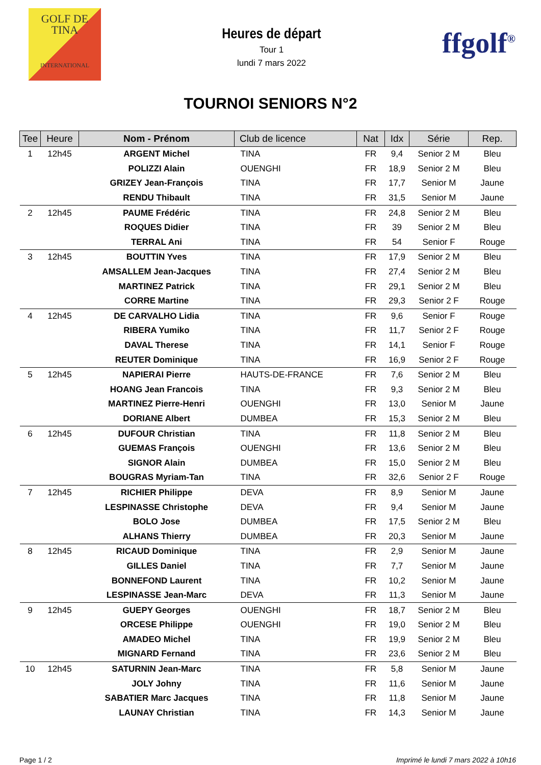GOLF DE
TINA
INTERNATIONAL
Heures de départ
Tour 1
lundi 7 mars 2022
ffgolf<sup>®</sup>
TOURNOI SENIORS N°2
| Tee | Heure | Nom - Prénom | Club de licence | Nat | Idx | Série | Rep. |
| --- | --- | --- | --- | --- | --- | --- | --- |
| 1 | 12h45 | ARGENT Michel | TINA | FR | 9,4 | Senior 2 M | Bleu |
| | | POLIZZI Alain | OUENGHI | FR | 18,9 | Senior 2 M | Bleu |
| | | GRIZEY Jean-François | TINA | FR | 17,7 | Senior M | Jaune |
| | | RENDU Thibault | TINA | FR | 31,5 | Senior M | Jaune |
| 2 | 12h45 | PAUME Frédéric | TINA | FR | 24,8 | Senior 2 M | Bleu |
| | | ROQUES Didier | TINA | FR | 39 | Senior 2 M | Bleu |
| | | TERRAL Ani | TINA | FR | 54 | Senior F | Rouge |
| 3 | 12h45 | BOUTTIN Yves | TINA | FR | 17,9 | Senior 2 M | Bleu |
| | | AMSALLEM Jean-Jacques | TINA | FR | 27,4 | Senior 2 M | Bleu |
| | | MARTINEZ Patrick | TINA | FR | 29,1 | Senior 2 M | Bleu |
| | | CORRE Martine | TINA | FR | 29,3 | Senior 2 F | Rouge |
| 4 | 12h45 | DE CARVALHO Lidia | TINA | FR | 9,6 | Senior F | Rouge |
| | | RIBERA Yumiko | TINA | FR | 11,7 | Senior 2 F | Rouge |
| | | DAVAL Therese | TINA | FR | 14,1 | Senior F | Rouge |
| | | REUTER Dominique | TINA | FR | 16,9 | Senior 2 F | Rouge |
| 5 | 12h45 | NAPIERAI Pierre | HAUTS-DE-FRANCE | FR | 7,6 | Senior 2 M | Bleu |
| | | HOANG Jean Francois | TINA | FR | 9,3 | Senior 2 M | Bleu |
| | | MARTINEZ Pierre-Henri | OUENGHI | FR | 13,0 | Senior M | Jaune |
| | | DORIANE Albert | DUMBEA | FR | 15,3 | Senior 2 M | Bleu |
| 6 | 12h45 | DUFOUR Christian | TINA | FR | 11,8 | Senior 2 M | Bleu |
| | | GUEMAS François | OUENGHI | FR | 13,6 | Senior 2 M | Bleu |
| | | SIGNOR Alain | DUMBEA | FR | 15,0 | Senior 2 M | Bleu |
| | | BOUGRAS Myriam-Tan | TINA | FR | 32,6 | Senior 2 F | Rouge |
| 7 | 12h45 | RICHIER Philippe | DEVA | FR | 8,9 | Senior M | Jaune |
| | | LESPINASSE Christophe | DEVA | FR | 9,4 | Senior M | Jaune |
| | | BOLO Jose | DUMBEA | FR | 17,5 | Senior 2 M | Bleu |
| | | ALHANS Thierry | DUMBEA | FR | 20,3 | Senior M | Jaune |
| 8 | 12h45 | RICAUD Dominique | TINA | FR | 2,9 | Senior M | Jaune |
| | | GILLES Daniel | TINA | FR | 7,7 | Senior M | Jaune |
| | | BONNEFOND Laurent | TINA | FR | 10,2 | Senior M | Jaune |
| | | LESPINASSE Jean-Marc | DEVA | FR | 11,3 | Senior M | Jaune |
| 9 | 12h45 | GUEPY Georges | OUENGHI | FR | 18,7 | Senior 2 M | Bleu |
| | | ORCESE Philippe | OUENGHI | FR | 19,0 | Senior 2 M | Bleu |
| | | AMADEO Michel | TINA | FR | 19,9 | Senior 2 M | Bleu |
| | | MIGNARD Fernand | TINA | FR | 23,6 | Senior 2 M | Bleu |
| 10 | 12h45 | SATURNIN Jean-Marc | TINA | FR | 5,8 | Senior M | Jaune |
| | | JOLY Johny | TINA | FR | 11,6 | Senior M | Jaune |
| | | SABATIER Marc Jacques | TINA | FR | 11,8 | Senior M | Jaune |
| | | LAUNAY Christian | TINA | FR | 14,3 | Senior M | Jaune |
Page 1 / 2 Imprimé le lundi 7 mars 2022 à 10h16